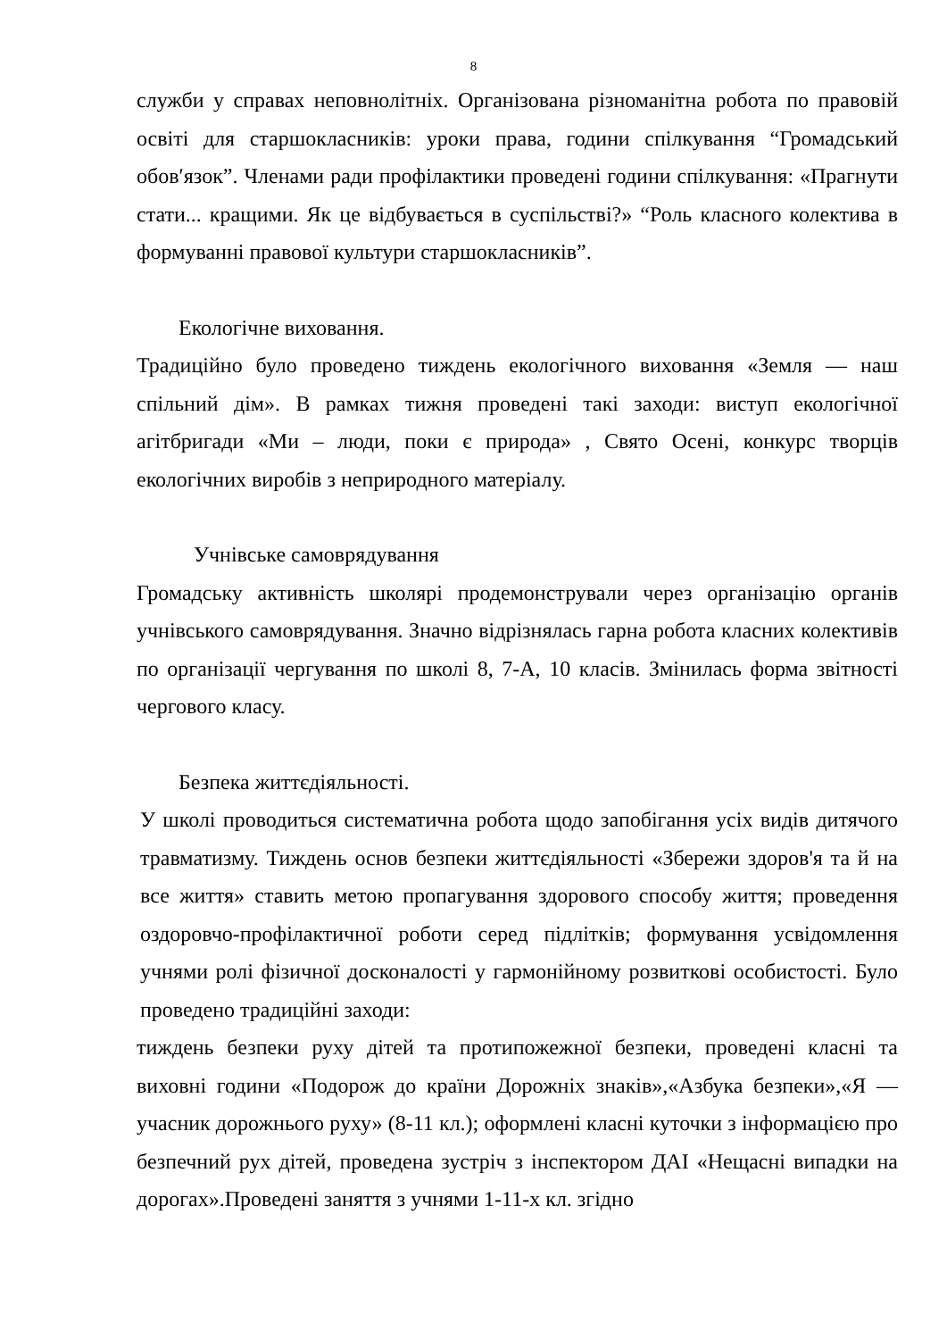8
служби у справах неповнолітніх. Організована різноманітна робота по правовій освіті для старшокласників: уроки права, години спілкування “Громадський обов′язок”. Членами ради профілактики проведені години спілкування: «Прагнути стати... кращими. Як це відбувається в суспільстві?» “Роль класного колектива в формуванні правової культури старшокласників”.
Екологічне виховання.
Традиційно було проведено тиждень екологічного виховання «Земля — наш спільний дім». В рамках тижня проведені такі заходи: виступ екологічної агітбригади «Ми – люди, поки є природа» , Свято Осені, конкурс творців екологічних виробів з неприродного матеріалу.
Учнівське самоврядування
Громадську активність школярі продемонстрували через організацію органів учнівського самоврядування. Значно відрізнялась гарна робота класних колективів по організації чергування по школі 8, 7-А, 10 класів. Змінилась форма звітності чергового класу.
Безпека життєдіяльності.
У школі проводиться систематична робота щодо запобігання усіх видів дитячого травматизму. Тиждень основ безпеки життєдіяльності «Збережи здоров'я та й на все життя» ставить метою пропагування здорового способу життя; проведення оздоровчо-профілактичної роботи серед підлітків; формування усвідомлення учнями ролі фізичної досконалості у гармонійному розвиткові особистості. Було проведено традиційні заходи:
тиждень безпеки руху дітей та протипожежної безпеки, проведені класні та виховні години «Подорож до країни Дорожніх знаків»,«Азбука безпеки»,«Я — учасник дорожнього руху» (8-11 кл.); оформлені класні куточки з інформацією про безпечний рух дітей, проведена зустріч з інспектором ДАІ «Нещасні випадки на дорогах».Проведені заняття з учнями 1-11-х кл. згідно